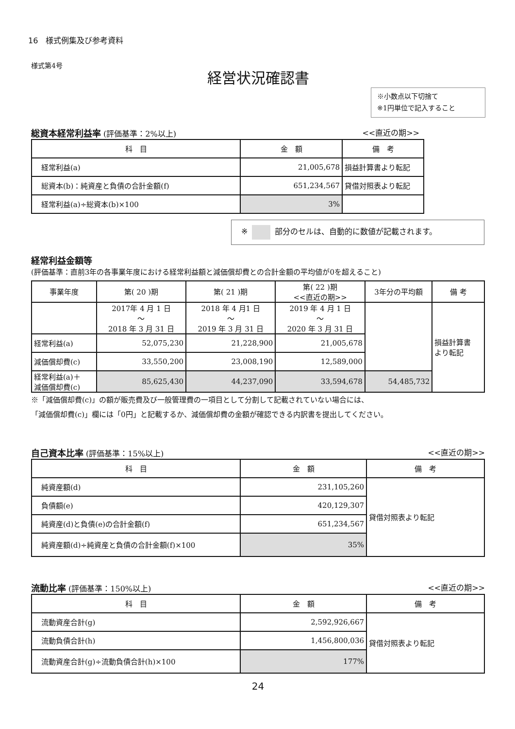16　様式例集及び参考資料
様式第4号
経営状況確認書
※小数点以下切捨て
※1円単位で記入すること
総資本経常利益率 (評価基準：2%以上) <<直近の期>>
| 科 目 | 金 額 | 備 考 |
| --- | --- | --- |
| 経常利益(a) | 21,005,678 | 損益計算書より転記 |
| 総資本(b)：純資産と負債の合計金額(f) | 651,234,567 | 貸借対照表より転記 |
| 経常利益(a)÷総資本(b)×100 | 3% | |
※ 部分のセルは、自動的に数値が記載されます。
経常利益金額等
(評価基準：直前3年の各事業年度における経常利益額と減価償却費との合計金額の平均値が0を超えること)
| 事業年度 | 第( 20 )期 | 第( 21 )期 | 第( 22 )期 <<直近の期>> | 3年分の平均額 | 備 考 |
| --- | --- | --- | --- | --- | --- |
| | 2017年 4 月 1 日 ～ 2018 年 3 月 31 日 | 2018 年 4 月1 日 ～ 2019 年 3 月 31 日 | 2019 年 4 月 1 日 ～ 2020 年 3 月 31 日 | | 損益計算書 より転記 |
| 経常利益(a) | 52,075,230 | 21,228,900 | 21,005,678 | | |
| 減価償却費(c) | 33,550,200 | 23,008,190 | 12,589,000 | | |
| 経常利益(a)＋ 減価償却費(c) | 85,625,430 | 44,237,090 | 33,594,678 | 54,485,732 | |
※「減価償却費(c)」の額が販売費及び一般管理費の一項目として分割して記載されていない場合には、
「減価償却費(c)」欄には「0円」と記載するか、減価償却費の金額が確認できる内訳書を提出してください。
自己資本比率 (評価基準：15%以上) <<直近の期>>
| 科 目 | 金 額 | 備 考 |
| --- | --- | --- |
| 純資産額(d) | 231,105,260 | 貸借対照表より転記 |
| 負債額(e) | 420,129,307 | |
| 純資産(d)と負債(e)の合計金額(f) | 651,234,567 | |
| 純資産額(d)÷純資産と負債の合計金額(f)×100 | 35% | |
流動比率 (評価基準：150%以上) <<直近の期>>
| 科 目 | 金 額 | 備 考 |
| --- | --- | --- |
| 流動資産合計(g) | 2,592,926,667 | 貸借対照表より転記 |
| 流動負債合計(h) | 1,456,800,036 | |
| 流動資産合計(g)÷流動負債合計(h)×100 | 177% | |
24